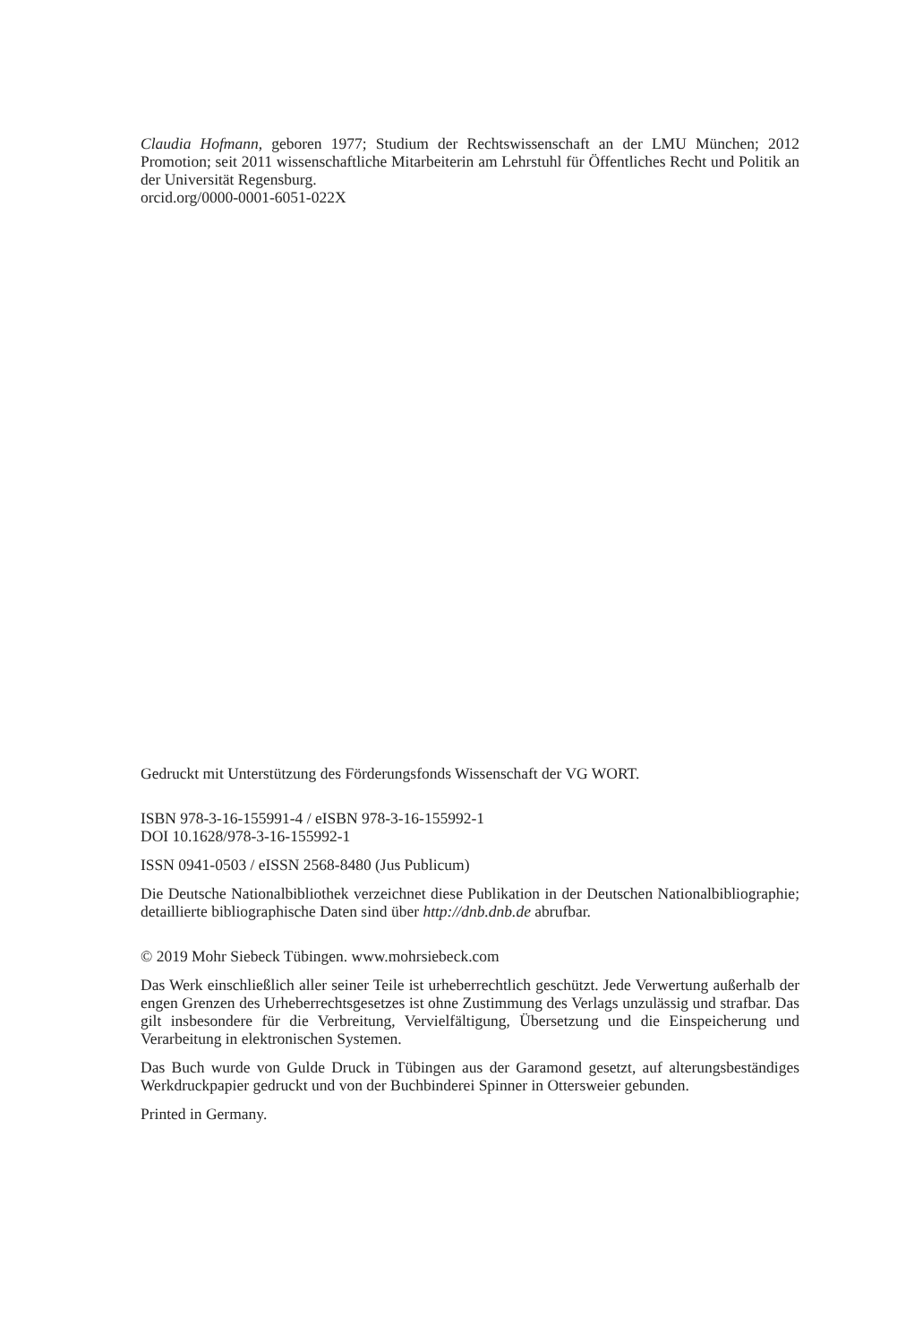Claudia Hofmann, geboren 1977; Studium der Rechtswissenschaft an der LMU München; 2012 Promotion; seit 2011 wissenschaftliche Mitarbeiterin am Lehrstuhl für Öffentliches Recht und Politik an der Universität Regensburg.
orcid.org/0000-0001-6051-022X
Gedruckt mit Unterstützung des Förderungsfonds Wissenschaft der VG WORT.
ISBN 978-3-16-155991-4 / eISBN 978-3-16-155992-1
DOI 10.1628/978-3-16-155992-1
ISSN 0941-0503 / eISSN 2568-8480 (Jus Publicum)
Die Deutsche Nationalbibliothek verzeichnet diese Publikation in der Deutschen Nationalbibliographie; detaillierte bibliographische Daten sind über http://dnb.dnb.de abrufbar.
© 2019 Mohr Siebeck Tübingen. www.mohrsiebeck.com
Das Werk einschließlich aller seiner Teile ist urheberrechtlich geschützt. Jede Verwertung außerhalb der engen Grenzen des Urheberrechtsgesetzes ist ohne Zustimmung des Verlags unzulässig und strafbar. Das gilt insbesondere für die Verbreitung, Vervielfältigung, Übersetzung und die Einspeicherung und Verarbeitung in elektronischen Systemen.
Das Buch wurde von Gulde Druck in Tübingen aus der Garamond gesetzt, auf alterungsbeständiges Werkdruckpapier gedruckt und von der Buchbinderei Spinner in Ottersweier gebunden.
Printed in Germany.